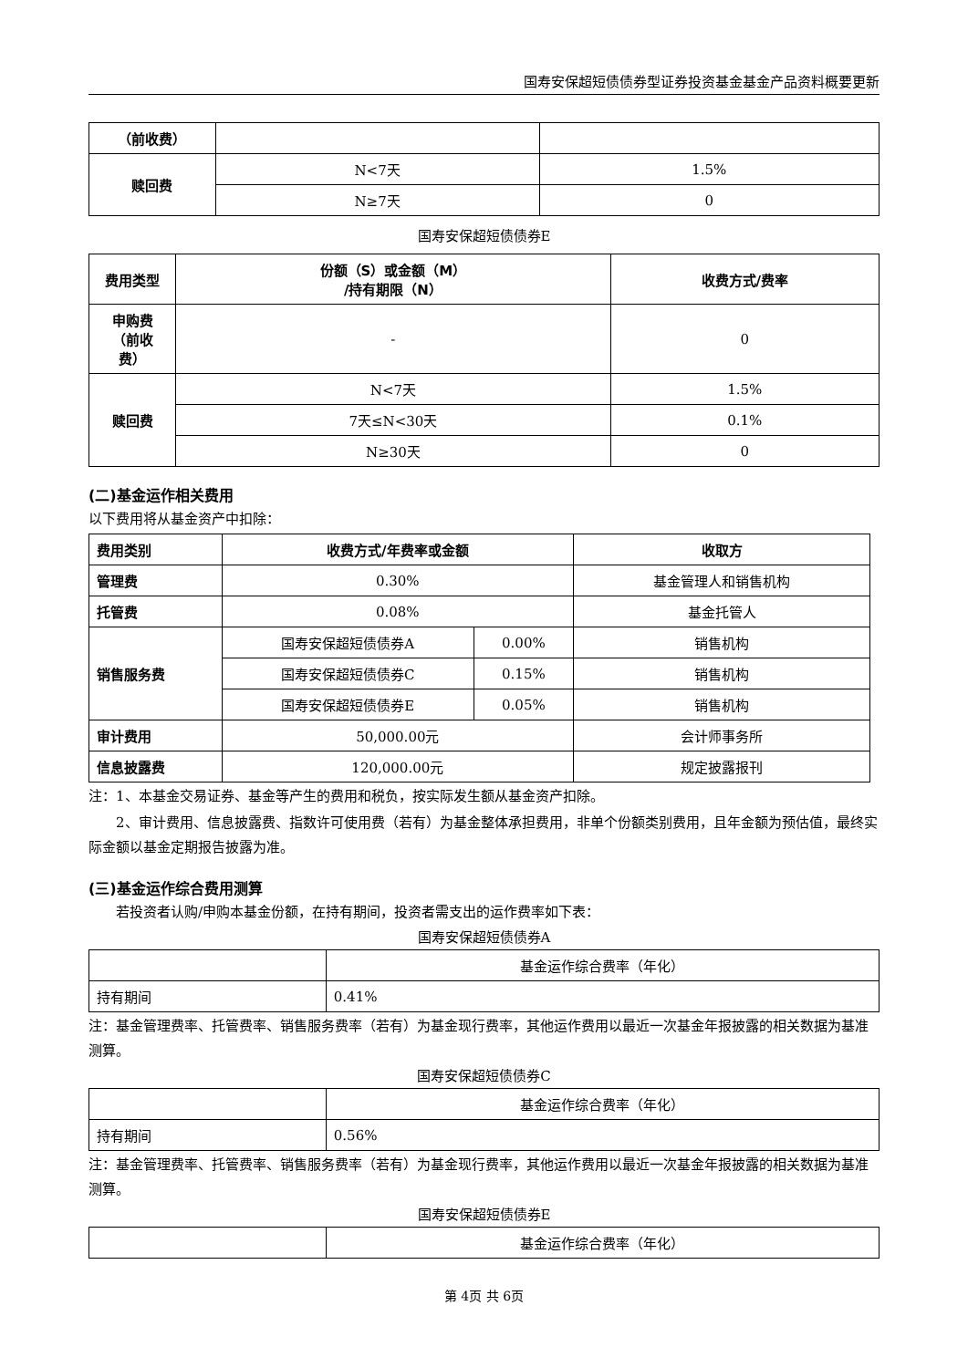国寿安保超短债债券型证券投资基金基金产品资料概要更新
| （前收费） | | |
| 赎回费 | N<7天 | 1.5% |
| | N≥7天 | 0 |
国寿安保超短债债券E
| 费用类型 | 份额（S）或金额（M） /持有期限（N） | 收费方式/费率 |
| --- | --- | --- |
| 申购费 （前收 费） | - | 0 |
| 赎回费 | N<7天 | 1.5% |
| | 7天≤N<30天 | 0.1% |
| | N≥30天 | 0 |
(二)基金运作相关费用
以下费用将从基金资产中扣除：
| 费用类别 | 收费方式/年费率或金额 | | 收取方 |
| --- | --- | --- | --- |
| 管理费 | 0.30% | | 基金管理人和销售机构 |
| 托管费 | 0.08% | | 基金托管人 |
| 销售服务费 | 国寿安保超短债债券A | 0.00% | 销售机构 |
| | 国寿安保超短债债券C | 0.15% | 销售机构 |
| | 国寿安保超短债债券E | 0.05% | 销售机构 |
| 审计费用 | 50,000.00元 | | 会计师事务所 |
| 信息披露费 | 120,000.00元 | | 规定披露报刊 |
注：1、本基金交易证券、基金等产生的费用和税负，按实际发生额从基金资产扣除。
2、审计费用、信息披露费、指数许可使用费（若有）为基金整体承担费用，非单个份额类别费用，且年金额为预估值，最终实际金额以基金定期报告披露为准。
(三)基金运作综合费用测算
若投资者认购/申购本基金份额，在持有期间，投资者需支出的运作费率如下表：
国寿安保超短债债券A
| | 基金运作综合费率（年化） |
| 持有期间 | 0.41% |
注：基金管理费率、托管费率、销售服务费率（若有）为基金现行费率，其他运作费用以最近一次基金年报披露的相关数据为基准测算。
国寿安保超短债债券C
| | 基金运作综合费率（年化） |
| 持有期间 | 0.56% |
注：基金管理费率、托管费率、销售服务费率（若有）为基金现行费率，其他运作费用以最近一次基金年报披露的相关数据为基准测算。
国寿安保超短债债券E
| | 基金运作综合费率（年化） |
第 4页 共 6页